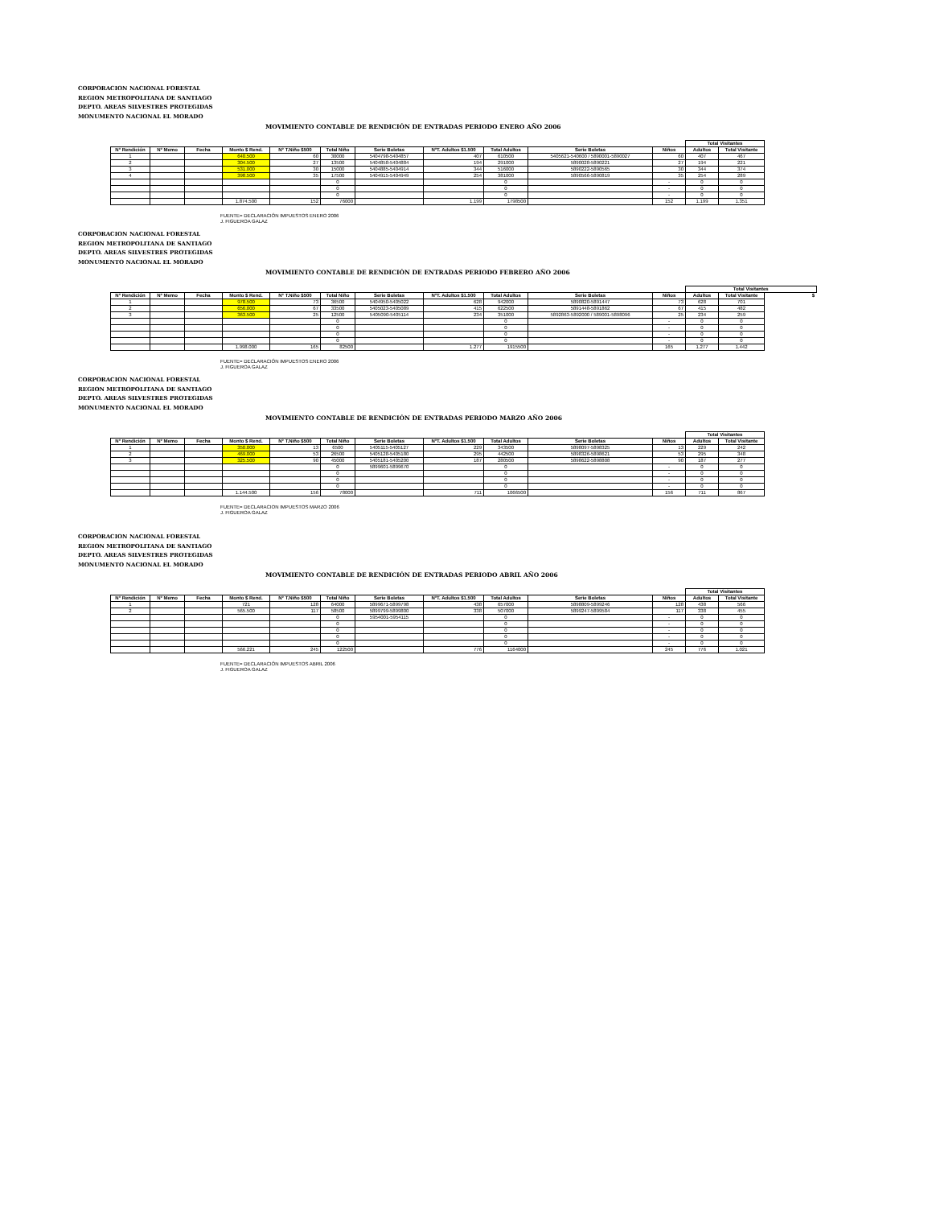CORPORACION NACIONAL FORESTAL
REGION METROPOLITANA DE SANTIAGO
DEPTO. AREAS SILVESTRES PROTEGIDAS
MONUMENTO NACIONAL EL MORADO
MOVIMIENTO CONTABLE DE RENDICIÓN DE ENTRADAS PERIODO ENERO AÑO 2006
| | | | | | | | | | | | Total Visitantes | |
| N° Rendición | N° Memo | Fecha | Monto $ Rend. | N° T.Niño $500 | Total Niño | Serie Boletas | N°T. Adultos $1.500 | Total Adultos | Serie Boletas | Niños | Adultos | Total Visitante |
| 1 | | | 640.500 | 60 | 30000 | 5404798-5404857 | 407 | 610500 | 5405621-540600 / 5890001-5890027 | 60 | 407 | 467 |
| 2 | | | 304.500 | 27 | 13500 | 5404858-5404884 | 194 | 291000 | 5890028-5890221 | 27 | 194 | 221 |
| 3 | | | 531.000 | 30 | 15000 | 5404885-5404914 | 344 | 516000 | 5890222-5890565 | 30 | 344 | 374 |
| 4 | | | 398.500 | 35 | 17500 | 5404915-5404949 | 254 | 381000 | 5890566-5890819 | 35 | 254 | 289 |
| | | | | | 0 | | | 0 | | - | 0 | 0 |
| | | | | | 0 | | | 0 | | - | 0 | 0 |
| | | | | | 0 | | | 0 | | - | 0 | 0 |
| | | | 1.874.500 | 152 | 76000 | | 1.199 | 1798500 | | 152 | 1.199 | 1.351 |
FUENTE= DECLARACIÓN IMPUESTOS ENERO 2006
J. FIGUEROA GALAZ
CORPORACION NACIONAL FORESTAL
REGION METROPOLITANA DE SANTIAGO
DEPTO. AREAS SILVESTRES PROTEGIDAS
MONUMENTO NACIONAL EL MORADO
MOVIMIENTO CONTABLE DE RENDICIÓN DE ENTRADAS PERIODO FEBRERO AÑO 2006
| | | | | | | | | | | | Total Visitantes | | | |
| N° Rendición | N° Memo | Fecha | Monto $ Rend. | N° T.Niño $500 | Total Niño | Serie Boletas | N°T. Adultos $1.500 | Total Adultos | Serie Boletas | Niños | Adultos | Total Visitante | $ | |
| 1 | | | 978.500 | 73 | 36500 | 5404950-5405022 | 628 | 942000 | 5890820-5891447 | 73 | 628 | 701 | | |
| 2 | | | 656.000 | 67 | 33500 | 5405023-5405089 | 415 | 622500 | 5891448-5891862 | 67 | 415 | 482 | | |
| 3 | | | 363.500 | 25 | 12500 | 5405090-5405114 | 234 | 351000 | 5892863-5892000 / 589001-5898096 | 25 | 234 | 259 | | |
| | | | | | 0 | | | 0 | | - | 0 | 0 | | |
| | | | | | 0 | | | 0 | | - | 0 | 0 | | |
| | | | | | 0 | | | 0 | | - | 0 | 0 | | |
| | | | | | 0 | | | 0 | | - | 0 | 0 | | |
| | | | 1.998.000 | 165 | 82500 | | 1.277 | 1915500 | | 165 | 1.277 | 1.442 | | |
FUENTE= DECLARACIÓN IMPUESTOS ENERO 2006
J. FIGUEROA GALAZ
CORPORACION NACIONAL FORESTAL
REGION METROPOLITANA DE SANTIAGO
DEPTO. AREAS SILVESTRES PROTEGIDAS
MONUMENTO NACIONAL EL MORADO
MOVIMIENTO CONTABLE DE RENDICIÓN DE ENTRADAS PERIODO MARZO AÑO 2006
| | | | | | | | | | | | Total Visitantes | |
| N° Rendición | N° Memo | Fecha | Monto $ Rend. | N° T.Niño $500 | Total Niño | Serie Boletas | N°T. Adultos $1.500 | Total Adultos | Serie Boletas | Niños | Adultos | Total Visitante |
| 1 | | | 350.000 | 13 | 6500 | 5405115-5405127 | 229 | 343500 | 5898097-5898325 | 13 | 229 | 242 |
| 2 | | | 469.000 | 53 | 26500 | 5405128-5405180 | 295 | 442500 | 5898326-5898621 | 53 | 295 | 348 |
| 3 | | | 325.500 | 90 | 45000 | 5405181-5405200 | 187 | 280500 | 5898622-5898808 | 90 | 187 | 277 |
| | | | | | 0 | 5899601-5899670 | | 0 | | - | 0 | 0 |
| | | | | | 0 | | | 0 | | - | 0 | 0 |
| | | | | | 0 | | | 0 | | - | 0 | 0 |
| | | | | | 0 | | | 0 | | - | 0 | 0 |
| | | | 1.144.500 | 156 | 78000 | | 711 | 1066500 | | 156 | 711 | 867 |
FUENTE= DECLARACION IMPUESTOS MARZO 2006
J. FIGUEROA GALAZ
CORPORACION NACIONAL FORESTAL
REGION METROPOLITANA DE SANTIAGO
DEPTO. AREAS SILVESTRES PROTEGIDAS
MONUMENTO NACIONAL EL MORADO
MOVIMIENTO CONTABLE DE RENDICIÓN DE ENTRADAS PERIODO ABRIL AÑO 2006
| | | | | | | | | | | | Total Visitantes | |
| N° Rendición | N° Memo | Fecha | Monto $ Rend. | N° T.Niño $500 | Total Niño | Serie Boletas | N°T. Adultos $1.500 | Total Adultos | Serie Boletas | Niños | Adultos | Total Visitante |
| 1 | | | 721 | 128 | 64000 | 5899671-5899798 | 438 | 657000 | 5898809-5899246 | 128 | 438 | 566 |
| 2 | | | 565.500 | 117 | 58500 | 5899799-5899800 | 338 | 507000 | 5899247-5899584 | 117 | 338 | 455 |
| | | | | | 0 | 5954001-5954115 | | 0 | | - | 0 | 0 |
| | | | | | 0 | | | 0 | | - | 0 | 0 |
| | | | | | 0 | | | 0 | | - | 0 | 0 |
| | | | | | 0 | | | 0 | | - | 0 | 0 |
| | | | | | 0 | | | 0 | | - | 0 | 0 |
| | | | 566.221 | 245 | 122500 | | 776 | 1164000 | | 245 | 776 | 1.021 |
FUENTE= DECLARACIÓN IMPUESTOS ABRIL 2006
J. FIGUEROA GALAZ